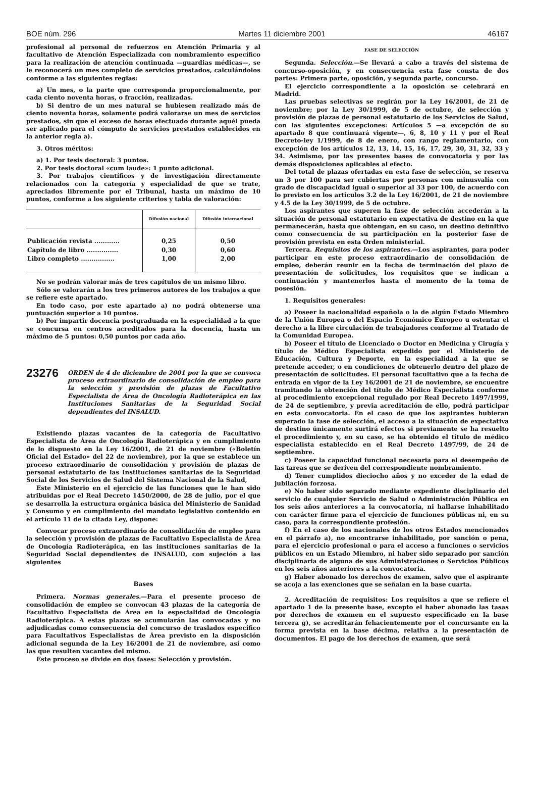BOE núm. 296 Martes 11 diciembre 2001 46167
profesional al personal de refuerzos en Atención Primaria y al facultativo de Atención Especializada con nombramiento específico para la realización de atención continuada —guardias médicas—, se le reconocerá un mes completo de servicios prestados, calculándolos conforme a las siguientes reglas:
a) Un mes, o la parte que corresponda proporcionalmente, por cada ciento noventa horas, o fracción, realizadas.
b) Si dentro de un mes natural se hubiesen realizado más de ciento noventa horas, solamente podrá valorarse un mes de servicios prestados, sin que el exceso de horas efectuado durante aquél pueda ser aplicado para el cómputo de servicios prestados establecidos en la anterior regla a).
3. Otros méritos:
a) 1. Por tesis doctoral: 3 puntos.
2. Por tesis doctoral «cum laude»: 1 punto adicional.
3. Por trabajos científicos y de investigación directamente relacionados con la categoría y especialidad de que se trate, apreciados libremente por el Tribunal, hasta un máximo de 10 puntos, conforme a los siguiente criterios y tabla de valoración:
| | Difusión nacional | Difusión internacional |
| --- | --- | --- |
| Publicación revista ............ | 0,25 | 0,50 |
| Capítulo de libro ............... | 0,30 | 0,60 |
| Libro completo ................ | 1,00 | 2,00 |
No se podrán valorar más de tres capítulos de un mismo libro.
Sólo se valorarán a los tres primeros autores de los trabajos a que se refiere este apartado.
En todo caso, por este apartado a) no podrá obtenerse una puntuación superior a 10 puntos.
b) Por impartir docencia postgraduada en la especialidad a la que se concursa en centros acreditados para la docencia, hasta un máximo de 5 puntos: 0,50 puntos por cada año.
23276
ORDEN de 4 de diciembre de 2001 por la que se convoca proceso extraordinario de consolidación de empleo para la selección y provisión de plazas de Facultativo Especialista de Área de Oncología Radioterápica en las Instituciones Sanitarias de la Seguridad Social dependientes del INSALUD.
Existiendo plazas vacantes de la categoría de Facultativo Especialista de Área de Oncología Radioterápica y en cumplimiento de lo dispuesto en la Ley 16/2001, de 21 de noviembre («Boletín Oficial del Estado» del 22 de noviembre), por la que se establece un proceso extraordinario de consolidación y provisión de plazas de personal estatutario de las Instituciones sanitarias de la Seguridad Social de los Servicios de Salud del Sistema Nacional de la Salud,
Este Ministerio en el ejercicio de las funciones que le han sido atribuidas por el Real Decreto 1450/2000, de 28 de julio, por el que se desarrolla la estructura orgánica básica del Ministerio de Sanidad y Consumo y en cumplimiento del mandato legislativo contenido en el artículo 11 de la citada Ley, dispone:
Convocar proceso extraordinario de consolidación de empleo para la selección y provisión de plazas de Facultativo Especialista de Área de Oncología Radioterápica, en las instituciones sanitarias de la Seguridad Social dependientes de INSALUD, con sujeción a las siguientes
Bases
Primera. Normas generales.—Para el presente proceso de consolidación de empleo se convocan 43 plazas de la categoría de Facultativo Especialista de Área en la especialidad de Oncología Radioterápica. A estas plazas se acumularán las convocadas y no adjudicadas como consecuencia del concurso de traslados específico para Facultativos Especialistas de Área previsto en la disposición adicional segunda de la Ley 16/2001 de 21 de noviembre, así como las que resulten vacantes del mismo.
Este proceso se divide en dos fases: Selección y provisión.
FASE DE SELECCIÓN
Segunda. Selección.—Se llevará a cabo a través del sistema de concurso-oposición, y en consecuencia esta fase consta de dos partes: Primera parte, oposición, y segunda parte, concurso.
El ejercicio correspondiente a la oposición se celebrará en Madrid.
Las pruebas selectivas se regirán por la Ley 16/2001, de 21 de noviembre; por la Ley 30/1999, de 5 de octubre, de selección y provisión de plazas de personal estatutario de los Servicios de Salud, con las siguientes excepciones: Artículos 5 —a excepción de su apartado 8 que continuará vigente—, 6, 8, 10 y 11 y por el Real Decreto-ley 1/1999, de 8 de enero, con rango reglamentario, con excepción de los artículos 12, 13, 14, 15, 16, 17, 29, 30, 31, 32, 33 y 34. Asimismo, por las presentes bases de convocatoria y por las demás disposiciones aplicables al efecto.
Del total de plazas ofertadas en esta fase de selección, se reserva un 3 por 100 para ser cubiertas por personas con minusvalía con grado de discapacidad igual o superior al 33 por 100, de acuerdo con lo previsto en los artículos 3.2 de la Ley 16/2001, de 21 de noviembre y 4.5 de la Ley 30/1999, de 5 de octubre.
Los aspirantes que superen la fase de selección accederán a la situación de personal estatutario en expectativa de destino en la que permanecerán, hasta que obtengan, en su caso, un destino definitivo como consecuencia de su participación en la posterior fase de provisión prevista en esta Orden ministerial.
Tercera. Requisitos de los aspirantes.—Los aspirantes, para poder participar en este proceso extraordinario de consolidación de empleo, deberán reunir en la fecha de terminación del plazo de presentación de solicitudes, los requisitos que se indican a continuación y mantenerlos hasta el momento de la toma de posesión.
1. Requisitos generales:
a) Poseer la nacionalidad española o la de algún Estado Miembro de la Unión Europea o del Espacio Económico Europeo u ostentar el derecho a la libre circulación de trabajadores conforme al Tratado de la Comunidad Europea.
b) Poseer el título de Licenciado o Doctor en Medicina y Cirugía y título de Médico Especialista expedido por el Ministerio de Educación, Cultura y Deporte, en la especialidad a la que se pretende acceder, o en condiciones de obtenerlo dentro del plazo de presentación de solicitudes. El personal facultativo que a la fecha de entrada en vigor de la Ley 16/2001 de 21 de noviembre, se encuentre tramitando la obtención del título de Médico Especialista conforme al procedimiento excepcional regulado por Real Decreto 1497/1999, de 24 de septiembre, y previa acreditación de ello, podrá participar en esta convocatoria. En el caso de que los aspirantes hubieran superado la fase de selección, el acceso a la situación de expectativa de destino únicamente surtirá efectos si previamente se ha resuelto el procedimiento y, en su caso, se ha obtenido el título de médico especialista establecido en el Real Decreto 1497/99, de 24 de septiembre.
c) Poseer la capacidad funcional necesaria para el desempeño de las tareas que se deriven del correspondiente nombramiento.
d) Tener cumplidos dieciocho años y no exceder de la edad de jubilación forzosa.
e) No haber sido separado mediante expediente disciplinario del servicio de cualquier Servicio de Salud o Administración Pública en los seis años anteriores a la convocatoria, ni hallarse inhabilitado con carácter firme para el ejercicio de funciones públicas ni, en su caso, para la correspondiente profesión.
f) En el caso de los nacionales de los otros Estados mencionados en el párrafo a), no encontrarse inhabilitado, por sanción o pena, para el ejercicio profesional o para el acceso a funciones o servicios públicos en un Estado Miembro, ni haber sido separado por sanción disciplinaria de alguna de sus Administraciones o Servicios Públicos en los seis años anteriores a la convocatoria.
g) Haber abonado los derechos de examen, salvo que el aspirante se acoja a las exenciones que se señalan en la base cuarta.
2. Acreditación de requisitos: Los requisitos a que se refiere el apartado 1 de la presente base, excepto el haber abonado las tasas por derechos de examen en el supuesto especificado en la base tercera g), se acreditarán fehacientemente por el concursante en la forma prevista en la base décima, relativa a la presentación de documentos. El pago de los derechos de examen, que será